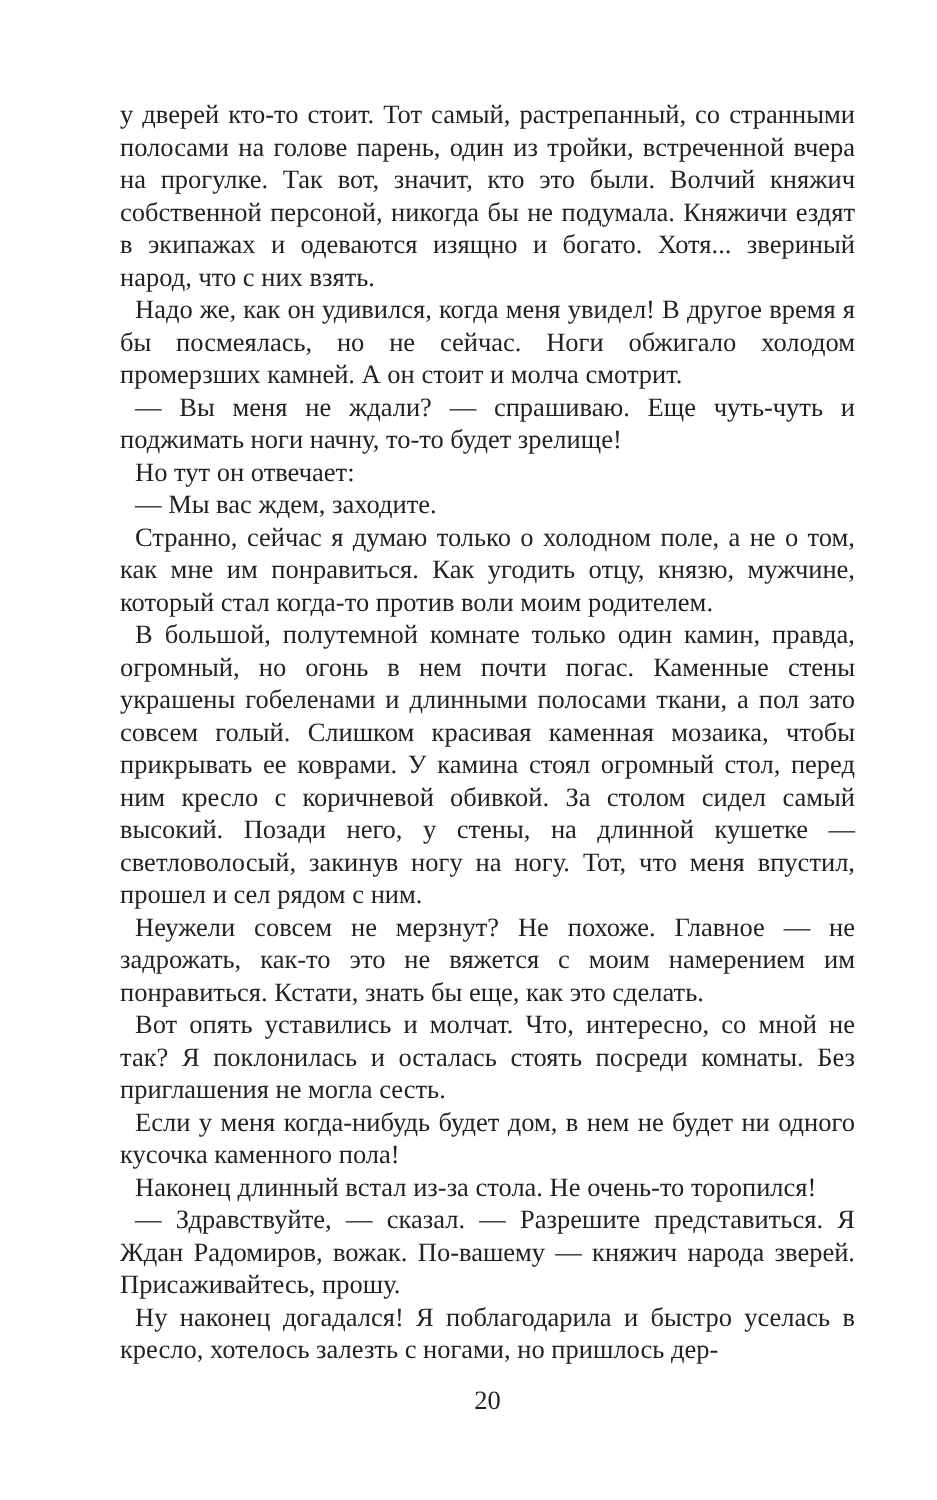у дверей кто-то стоит. Тот самый, растрепанный, со странными полосами на голове парень, один из тройки, встреченной вчера на прогулке. Так вот, значит, кто это были. Волчий княжич собственной персоной, никогда бы не подумала. Княжичи ездят в экипажах и одеваются изящно и богато. Хотя... звериный народ, что с них взять.
Надо же, как он удивился, когда меня увидел! В другое время я бы посмеялась, но не сейчас. Ноги обжигало холодом промерзших камней. А он стоит и молча смотрит.
— Вы меня не ждали? — спрашиваю. Еще чуть-чуть и поджимать ноги начну, то-то будет зрелище!
Но тут он отвечает:
— Мы вас ждем, заходите.
Странно, сейчас я думаю только о холодном поле, а не о том, как мне им понравиться. Как угодить отцу, князю, мужчине, который стал когда-то против воли моим родителем.
В большой, полутемной комнате только один камин, правда, огромный, но огонь в нем почти погас. Каменные стены украшены гобеленами и длинными полосами ткани, а пол зато совсем голый. Слишком красивая каменная мозаика, чтобы прикрывать ее коврами. У камина стоял огромный стол, перед ним кресло с коричневой обивкой. За столом сидел самый высокий. Позади него, у стены, на длинной кушетке — светловолосый, закинув ногу на ногу. Тот, что меня впустил, прошел и сел рядом с ним.
Неужели совсем не мерзнут? Не похоже. Главное — не задрожать, как-то это не вяжется с моим намерением им понравиться. Кстати, знать бы еще, как это сделать.
Вот опять уставились и молчат. Что, интересно, со мной не так? Я поклонилась и осталась стоять посреди комнаты. Без приглашения не могла сесть.
Если у меня когда-нибудь будет дом, в нем не будет ни одного кусочка каменного пола!
Наконец длинный встал из-за стола. Не очень-то торопился!
— Здравствуйте, — сказал. — Разрешите представиться. Я Ждан Радомиров, вожак. По-вашему — княжич народа зверей. Присаживайтесь, прошу.
Ну наконец догадался! Я поблагодарила и быстро уселась в кресло, хотелось залезть с ногами, но пришлось дер-
20